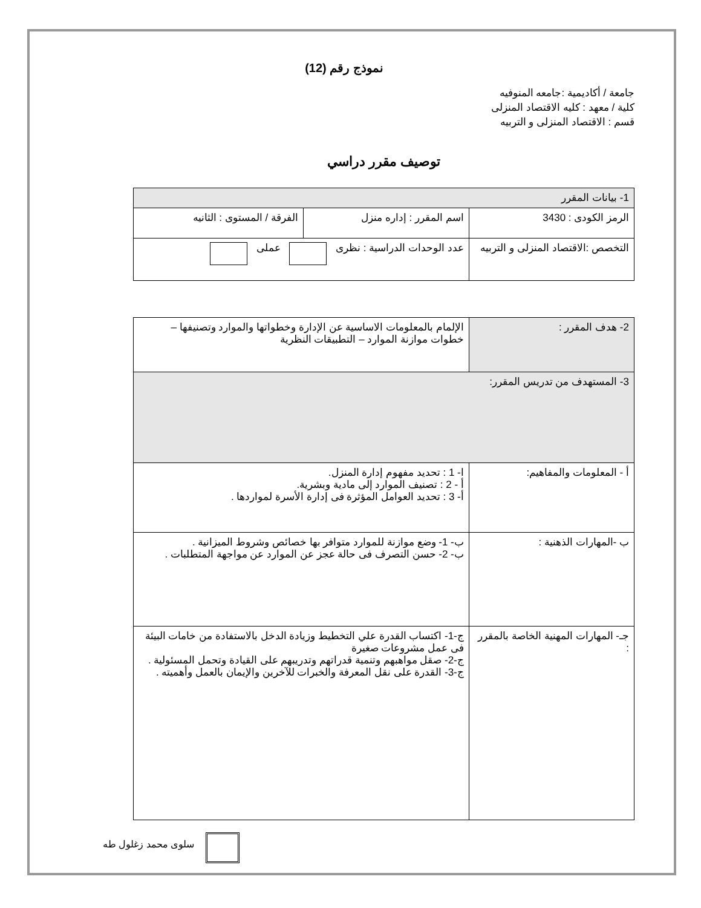نموذج رقم (12)
جامعة / أكاديمية :جامعه المنوفيه
كلية / معهد : كليه الاقتصاد المنزلى
قسم : الاقتصاد المنزلى و التربيه
توصيف مقرر دراسي
| 1- بيانات المقرر | | |
| الرمز الكودى : 3430 | اسم المقرر : إداره منزل | الفرقة / المستوى : الثانيه |
| التخصص :الاقتصاد المنزلى و التربيه | عدد الوحدات الدراسية : نظرى عملى | |
| 2- هدف المقرر : | الإلمام بالمعلومات الاساسية عن الإدارة وخطواتها والموارد وتصنيفها – خطوات موازنة الموارد – التطبيقات النظرية |
| 3- المستهدف من تدريس المقرر: | |
| أ - المعلومات والمفاهيم: | ا- 1 : تحديد مفهوم إدارة المنزل. أ - 2 : تصنيف الموارد إلى مادية وبشرية. أ- 3 : تحديد العوامل المؤثرة فى إدارة الأسرة لمواردها . |
| ب -المهارات الذهنية : | ب- 1- وضع موازنة للموارد متوافر بها خصائص وشروط الميزانية . ب- 2- حسن التصرف فى حالة عجز عن الموارد عن مواجهة المتطلبات . |
| جـ- المهارات المهنية الخاصة بالمقرر : | ج-1- اكتساب القدرة علي التخطيط وزيادة الدخل بالاستفادة من خامات البيئة فى عمل مشروعات صغيرة ج-2- صقل مواهبهم وتنمية قدراتهم وتدريبهم على القيادة وتحمل المسئولية . ج-3- القدرة على نقل المعرفة والخبرات للآخرين والإيمان بالعمل وأهميته . |
سلوى محمد زغلول طه